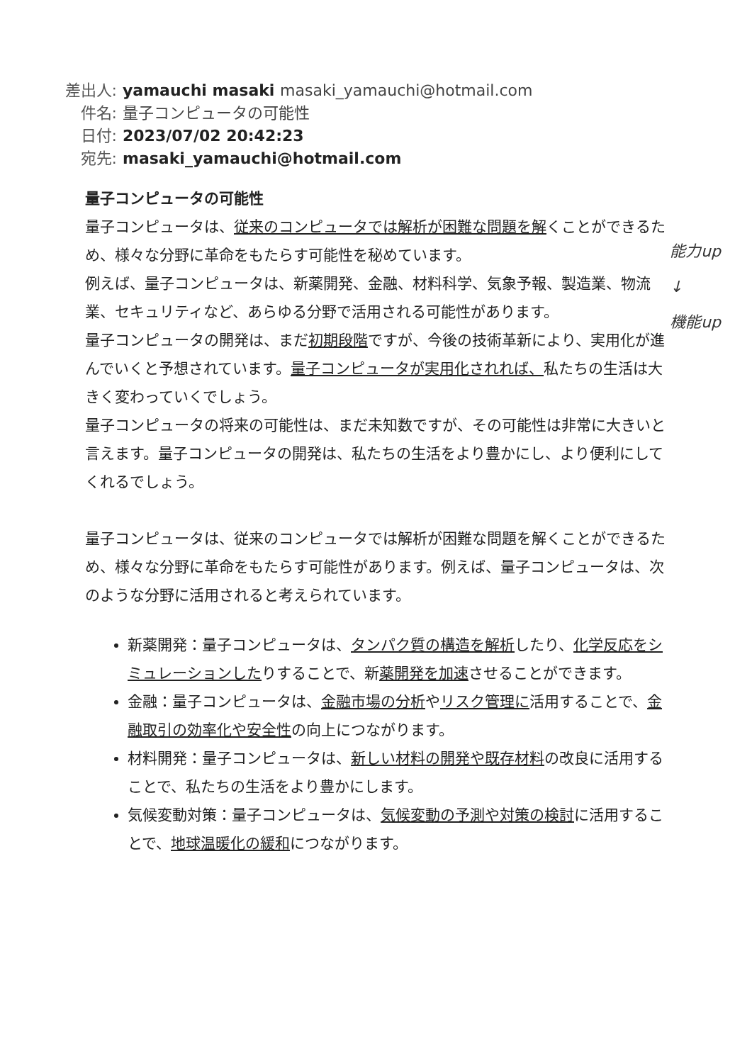差出人: yamauchi masaki masaki_yamauchi@hotmail.com
件名: 量子コンピュータの可能性
日付: 2023/07/02 20:42:23
宛先: masaki_yamauchi@hotmail.com
能力up
↓
機能up
量子コンピュータの可能性
量子コンピュータは、従来のコンピュータでは解析が困難な問題を解くことができるため、様々な分野に革命をもたらす可能性を秘めています。
例えば、量子コンピュータは、新薬開発、金融、材料科学、気象予報、製造業、物流業、セキュリティなど、あらゆる分野で活用される可能性があります。
量子コンピュータの開発は、まだ初期段階ですが、今後の技術革新により、実用化が進んでいくと予想されています。量子コンピュータが実用化されれば、私たちの生活は大きく変わっていくでしょう。
量子コンピュータの将来の可能性は、まだ未知数ですが、その可能性は非常に大きいと言えます。量子コンピュータの開発は、私たちの生活をより豊かにし、より便利にしてくれるでしょう。
量子コンピュータは、従来のコンピュータでは解析が困難な問題を解くことができるため、様々な分野に革命をもたらす可能性があります。例えば、量子コンピュータは、次のような分野に活用されると考えられています。
新薬開発：量子コンピュータは、タンパク質の構造を解析したり、化学反応をシミュレーションしたりすることで、新薬開発を加速させることができます。
金融：量子コンピュータは、金融市場の分析やリスク管理に活用することで、金融取引の効率化や安全性の向上につながります。
材料開発：量子コンピュータは、新しい材料の開発や既存材料の改良に活用することで、私たちの生活をより豊かにします。
気候変動対策：量子コンピュータは、気候変動の予測や対策の検討に活用することで、地球温暖化の緩和につながります。